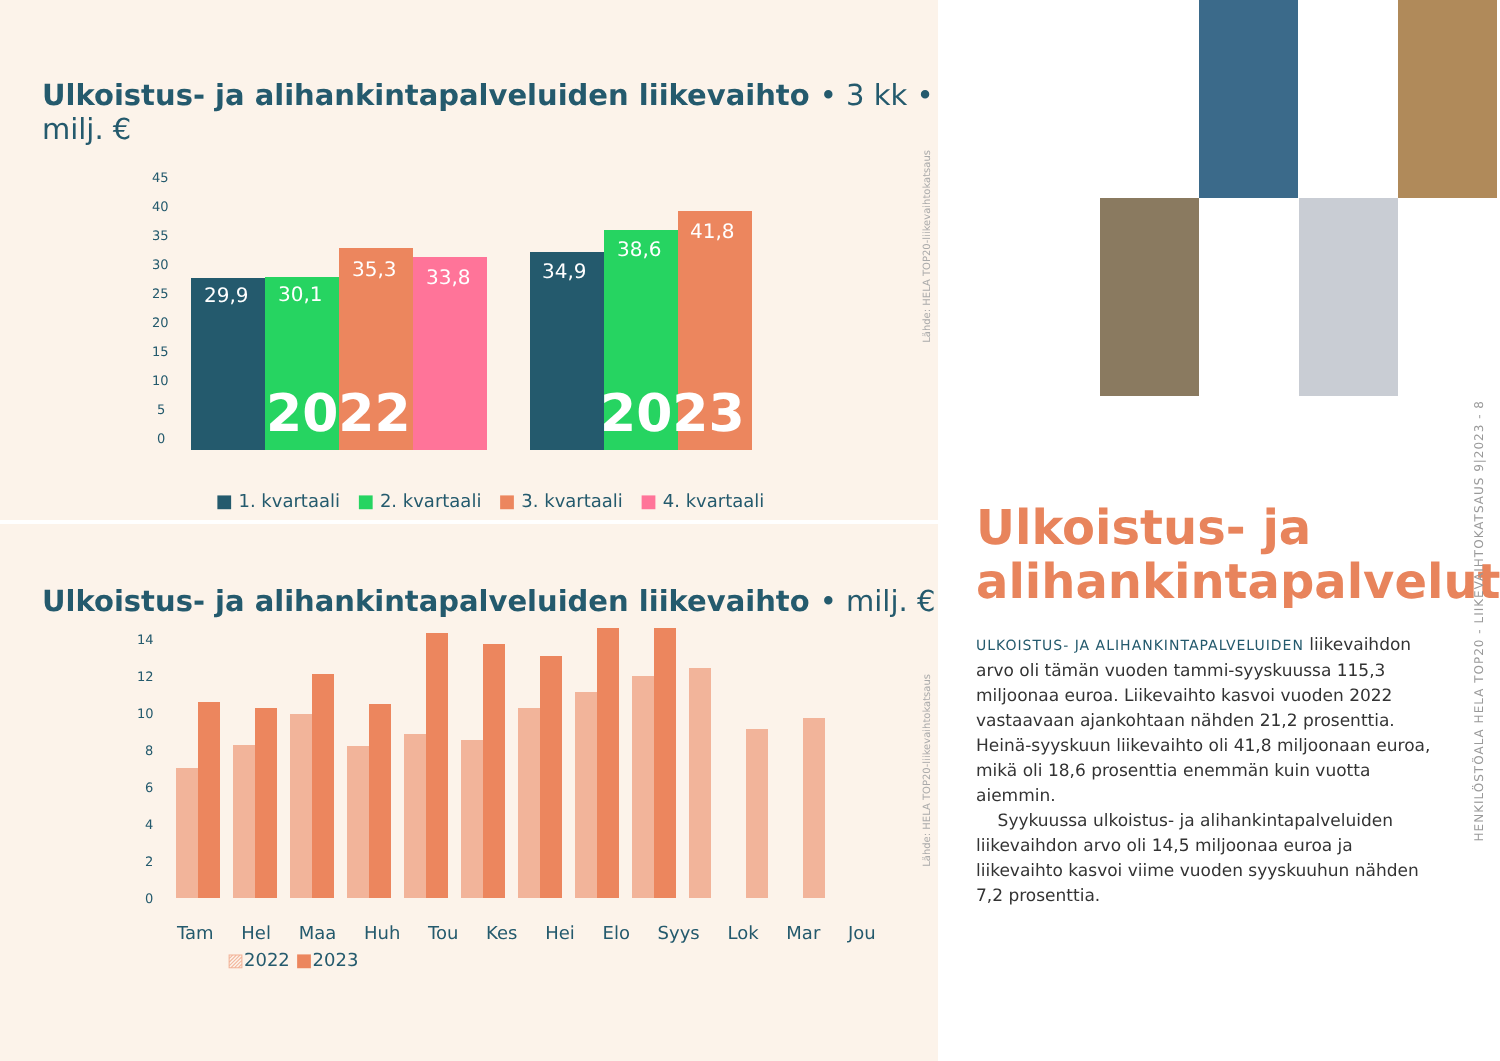Ulkoistus- ja alihankintapalveluiden liikevaihto • 3 kk • milj. €
45
40
35
30
25
20
15
10
5
0
29,9
30,1
35,3
33,8
34,9
38,6
41,8
2022
2023
■ 1. kvartaali ■ 2. kvartaali ■ 3. kvartaali ■ 4. kvartaali
Lähde: HELA TOP20-liikevaihtokatsaus
Ulkoistus- ja alihankintapalveluiden liikevaihto • milj. €
14
12
10
8
6
4
2
0
Tam Hel Maa Huh Tou Kes Hei Elo Syys Lok Mar Jou
▨2022 ■2023
Lähde: HELA TOP20-liikevaihtokatsaus
HENKILÖSTÖALA HELA TOP20 - LIIKEVAIHTOKATSAUS 9|2023 - 8
Ulkoistus- ja alihankintapalvelut
ULKOISTUS- JA ALIHANKINTAPALVELUIDEN liikevaihdon arvo oli tämän vuoden tammi-syyskuussa 115,3 miljoonaa euroa. Liikevaihto kasvoi vuoden 2022 vastaavaan ajankohtaan nähden 21,2 prosenttia. Heinä-syyskuun liikevaihto oli 41,8 miljoonaan euroa, mikä oli 18,6 prosenttia enemmän kuin vuotta aiemmin.
Syykuussa ulkoistus- ja alihankintapalveluiden liikevaihdon arvo oli 14,5 miljoonaa euroa ja liikevaihto kasvoi viime vuoden syyskuuhun nähden 7,2 prosenttia.